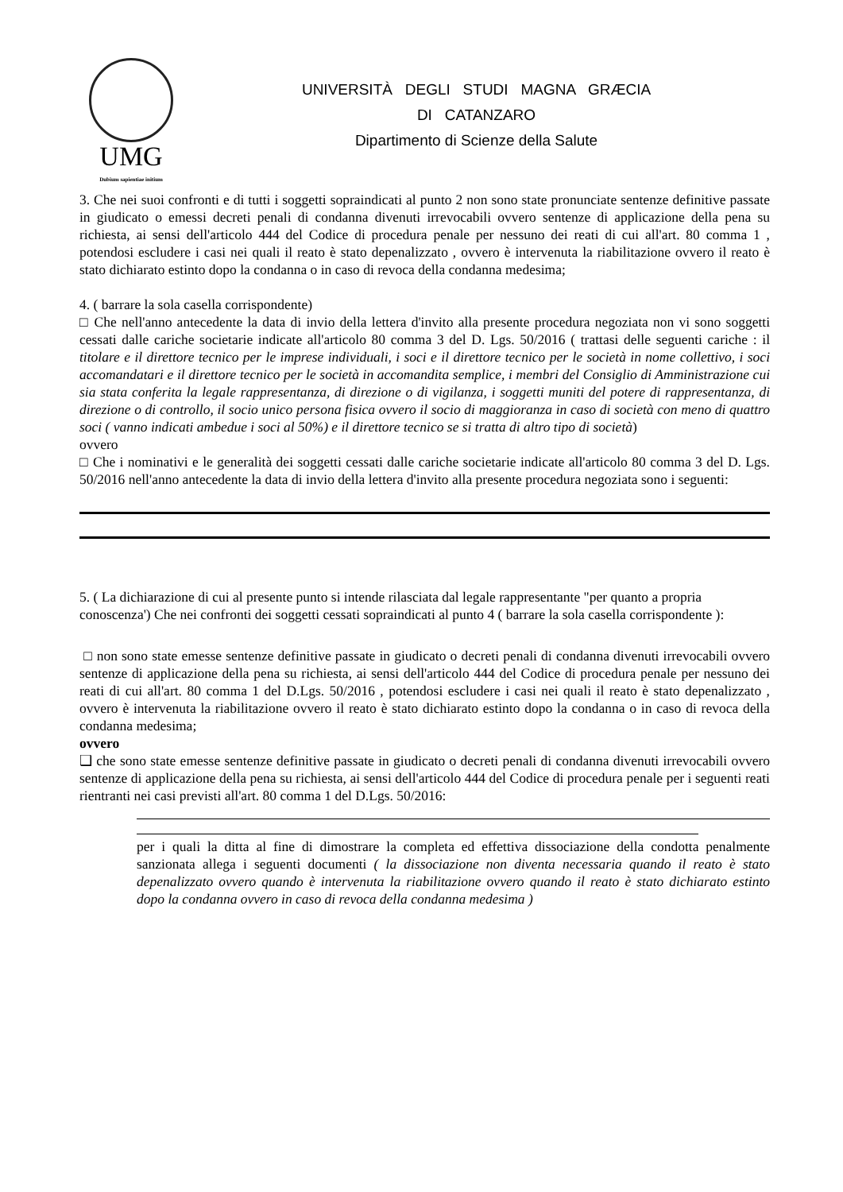UMG
Dubium sapientiae initium
UNIVERSITÀ DEGLI STUDI MAGNA GRÆCIA
DI CATANZARO
Dipartimento di Scienze della Salute
3. Che nei suoi confronti e di tutti i soggetti sopraindicati al punto 2 non sono state pronunciate sentenze definitive passate in giudicato o emessi decreti penali di condanna divenuti irrevocabili ovvero sentenze di applicazione della pena su richiesta, ai sensi dell'articolo 444 del Codice di procedura penale per nessuno dei reati di cui all'art. 80 comma 1 , potendosi escludere i casi nei quali il reato è stato depenalizzato , ovvero è intervenuta la riabilitazione ovvero il reato è stato dichiarato estinto dopo la condanna o in caso di revoca della condanna medesima;
4. ( barrare la sola casella corrispondente)
□ Che nell'anno antecedente la data di invio della lettera d'invito alla presente procedura negoziata non vi sono soggetti cessati dalle cariche societarie indicate all'articolo 80 comma 3 del D. Lgs. 50/2016 ( trattasi delle seguenti cariche : il titolare e il direttore tecnico per le imprese individuali, i soci e il direttore tecnico per le società in nome collettivo, i soci accomandatari e il direttore tecnico per le società in accomandita semplice, i membri del Consiglio di Amministrazione cui sia stata conferita la legale rappresentanza, di direzione o di vigilanza, i soggetti muniti del potere di rappresentanza, di direzione o di controllo, il socio unico persona fisica ovvero il socio di maggioranza in caso di società con meno di quattro soci ( vanno indicati ambedue i soci al 50%) e il direttore tecnico se si tratta di altro tipo di società)
ovvero
□ Che i nominativi e le generalità dei soggetti cessati dalle cariche societarie indicate all'articolo 80 comma 3 del D. Lgs. 50/2016 nell'anno antecedente la data di invio della lettera d'invito alla presente procedura negoziata sono i seguenti:
5. ( La dichiarazione di cui al presente punto si intende rilasciata dal legale rappresentante "per quanto a propria conoscenza') Che nei confronti dei soggetti cessati sopraindicati al punto 4 ( barrare la sola casella corrispondente ):
□ non sono state emesse sentenze definitive passate in giudicato o decreti penali di condanna divenuti irrevocabili ovvero sentenze di applicazione della pena su richiesta, ai sensi dell'articolo 444 del Codice di procedura penale per nessuno dei reati di cui all'art. 80 comma 1 del D.Lgs. 50/2016 , potendosi escludere i casi nei quali il reato è stato depenalizzato , ovvero è intervenuta la riabilitazione ovvero il reato è stato dichiarato estinto dopo la condanna o in caso di revoca della condanna medesima;
ovvero
❑ che sono state emesse sentenze definitive passate in giudicato o decreti penali di condanna divenuti irrevocabili ovvero sentenze di applicazione della pena su richiesta, ai sensi dell'articolo 444 del Codice di procedura penale per i seguenti reati rientranti nei casi previsti all'art. 80 comma 1 del D.Lgs. 50/2016:
per i quali la ditta al fine di dimostrare la completa ed effettiva dissociazione della condotta penalmente sanzionata allega i seguenti documenti ( la dissociazione non diventa necessaria quando il reato è stato depenalizzato ovvero quando è intervenuta la riabilitazione ovvero quando il reato è stato dichiarato estinto dopo la condanna ovvero in caso di revoca della condanna medesima )